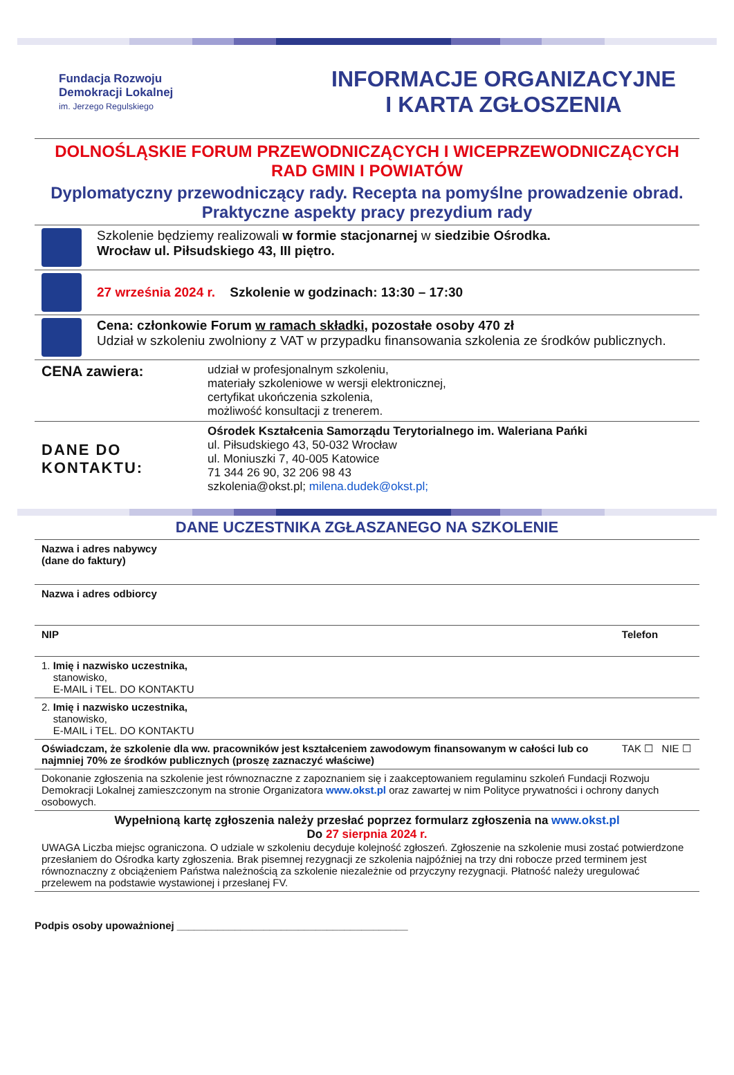Fundacja Rozwoju
Demokracji Lokalnej
im. Jerzego Regulskiego
INFORMACJE ORGANIZACYJNE
I KARTA ZGŁOSZENIA
DOLNOŚLĄSKIE FORUM PRZEWODNICZĄCYCH I WICEPRZEWODNICZĄCYCH
RAD GMIN I POWIATÓW
Dyplomatyczny przewodniczący rady. Recepta na pomyślne prowadzenie obrad. Praktyczne aspekty pracy prezydium rady
| | Szkolenie będziemy realizowali w formie stacjonarnej w siedzibie Ośrodka. Wrocław ul. Piłsudskiego 43, III piętro. |
| | 27 września 2024 r. Szkolenie w godzinach: 13:30 – 17:30 |
| | Cena: członkowie Forum w ramach składki , pozostałe osoby 470 zł Udział w szkoleniu zwolniony z VAT w przypadku finansowania szkolenia ze środków publicznych. |
| CENA zawiera: | udział w profesjonalnym szkoleniu, materiały szkoleniowe w wersji elektronicznej, certyfikat ukończenia szkolenia, możliwość konsultacji z trenerem. |
| DANE DO KONTAKTU: | Ośrodek Kształcenia Samorządu Terytorialnego im. Waleriana Pańki ul. Piłsudskiego 43, 50-032 Wrocław ul. Moniuszki 7, 40-005 Katowice 71 344 26 90, 32 206 98 43 szkolenia@okst.pl; milena.dudek@okst.pl; |
DANE UCZESTNIKA ZGŁASZANEGO NA SZKOLENIE
| Nazwa i adres nabywcy (dane do faktury) | | |
| Nazwa i adres odbiorcy | | |
| NIP | Telefon | |
| 1. Imię i nazwisko uczestnika, stanowisko, E-MAIL i TEL. DO KONTAKTU | | |
| 2. Imię i nazwisko uczestnika, stanowisko, E-MAIL i TEL. DO KONTAKTU | | |
| Oświadczam, że szkolenie dla ww. pracowników jest kształceniem zawodowym finansowanym w całości lub co najmniej 70% ze środków publicznych (proszę zaznaczyć właściwe) | | TAK ☐ NIE ☐ |
| Dokonanie zgłoszenia na szkolenie jest równoznaczne z zapoznaniem się i zaakceptowaniem regulaminu szkoleń Fundacji Rozwoju Demokracji Lokalnej zamieszczonym na stronie Organizatora www.okst.pl oraz zawartej w nim Polityce prywatności i ochrony danych osobowych. | | |
| Wypełnioną kartę zgłoszenia należy przesłać poprzez formularz zgłoszenia na www.okst.pl Do 27 sierpnia 2024 r. UWAGA Liczba miejsc ograniczona. O udziale w szkoleniu decyduje kolejność zgłoszeń. Zgłoszenie na szkolenie musi zostać potwierdzone przesłaniem do Ośrodka karty zgłoszenia. Brak pisemnej rezygnacji ze szkolenia najpóźniej na trzy dni robocze przed terminem jest równoznaczny z obciążeniem Państwa należnością za szkolenie niezależnie od przyczyny rezygnacji. Płatność należy uregulować przelewem na podstawie wystawionej i przesłanej FV. | | |
Podpis osoby upoważnionej ________________________________________